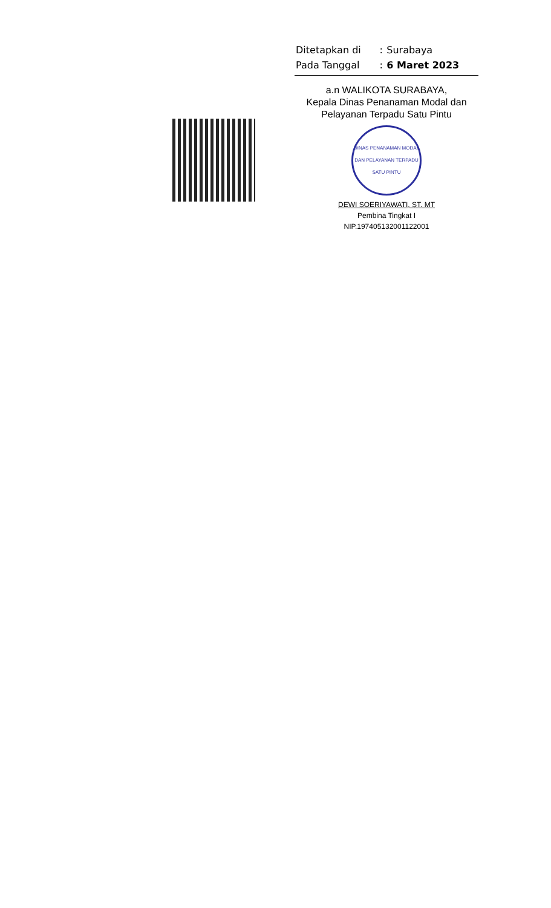| Ditetapkan di | : | Surabaya |
| Pada Tanggal | : | 6 Maret 2023 |
a.n WALIKOTA SURABAYA,
Kepala Dinas Penanaman Modal dan
Pelayanan Terpadu Satu Pintu
DINAS PENANAMAN MODAL DAN PELAYANAN TERPADU SATU PINTU
DEWI SOERIYAWATI, ST. MT
Pembina Tingkat I
NIP.197405132001122001